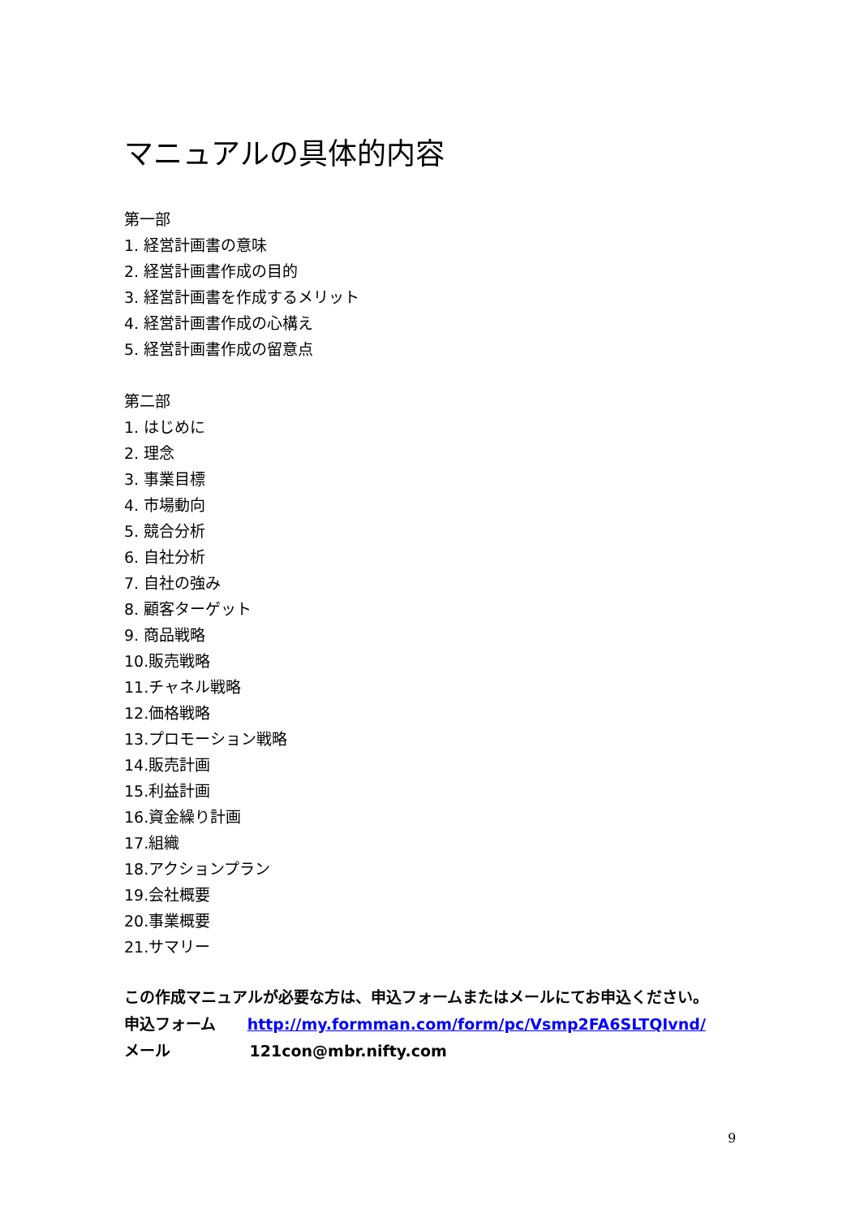マニュアルの具体的内容
第一部
1. 経営計画書の意味
2. 経営計画書作成の目的
3. 経営計画書を作成するメリット
4. 経営計画書作成の心構え
5. 経営計画書作成の留意点
第二部
1. はじめに
2. 理念
3. 事業目標
4. 市場動向
5. 競合分析
6. 自社分析
7. 自社の強み
8. 顧客ターゲット
9. 商品戦略
10.販売戦略
11.チャネル戦略
12.価格戦略
13.プロモーション戦略
14.販売計画
15.利益計画
16.資金繰り計画
17.組織
18.アクションプラン
19.会社概要
20.事業概要
21.サマリー
この作成マニュアルが必要な方は、申込フォームまたはメールにてお申込ください。
申込フォーム http://my.formman.com/form/pc/Vsmp2FA6SLTQIvnd/
メール 121con@mbr.nifty.com
9